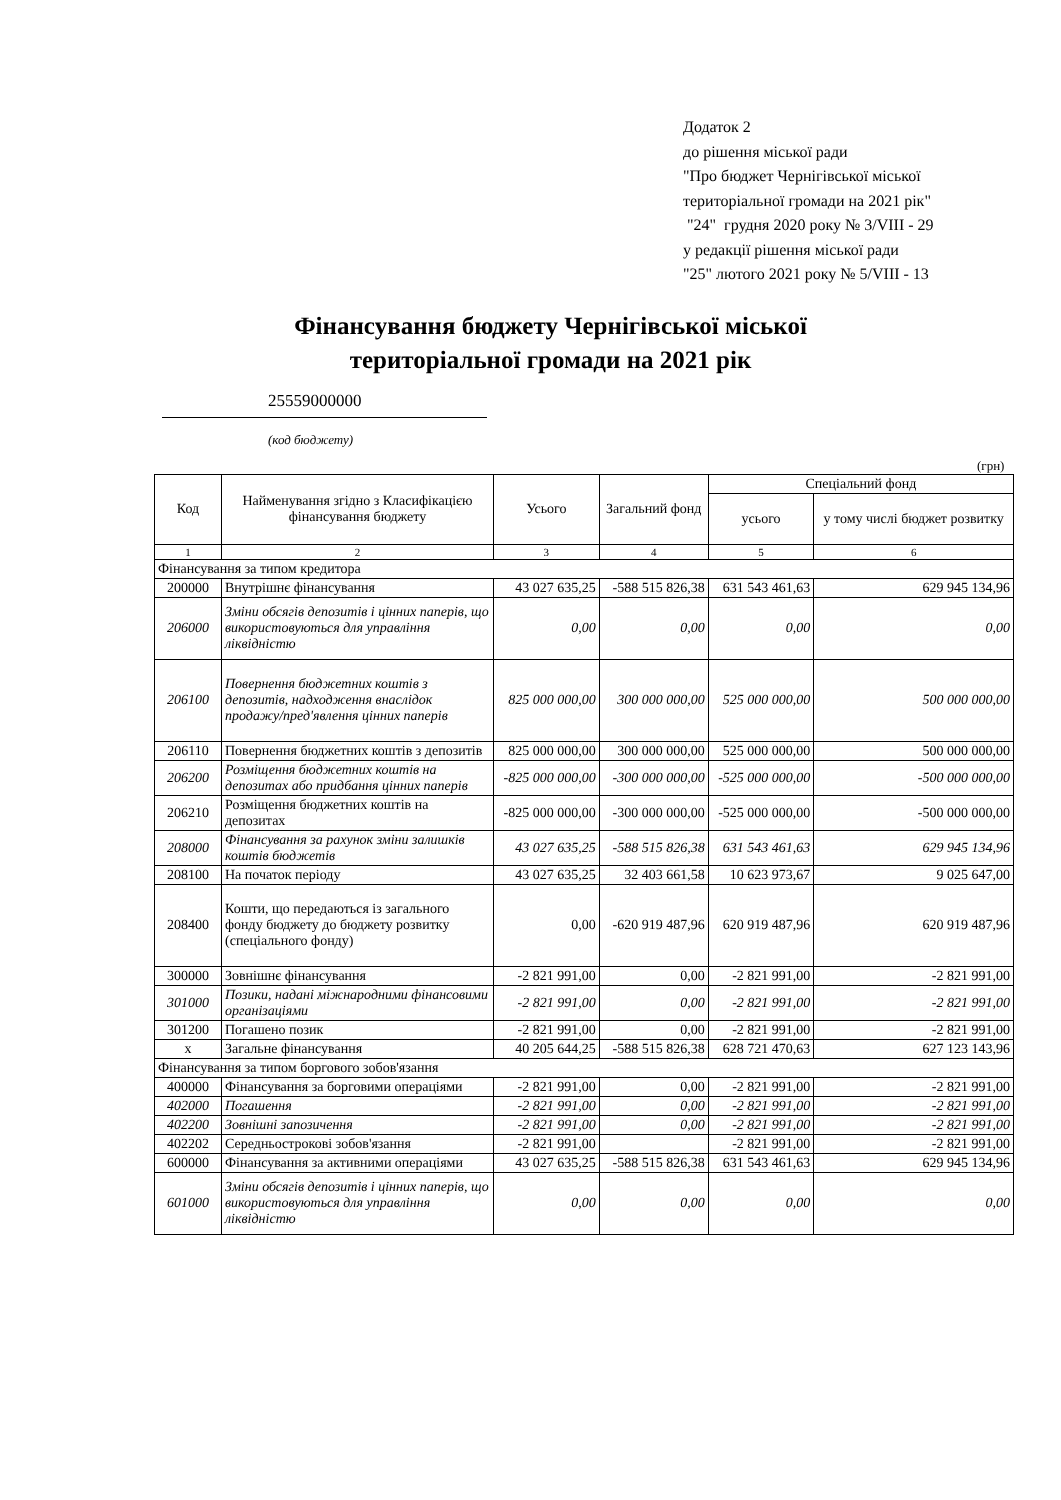Додаток 2
до рішення міської ради
"Про бюджет Чернігівської міської
територіальної громади на 2021 рік"
"24" грудня 2020 року № 3/VIII - 29
у редакції рішення міської ради
"25" лютого 2021 року № 5/VIII - 13
Фінансування бюджету Чернігівської міської
територіальної громади на 2021 рік
25559000000
(код бюджету)
(грн)
| Код | Найменування згідно з Класифікацією фінансування бюджету | Усього | Загальний фонд | Спеціальний фонд | |
| --- | --- | --- | --- | --- | --- |
| | | | | усього | у тому числі бюджет розвитку |
| 1 | 2 | 3 | 4 | 5 | 6 |
| Фінансування за типом кредитора | | | | | |
| 200000 | Внутрішнє фінансування | 43 027 635,25 | -588 515 826,38 | 631 543 461,63 | 629 945 134,96 |
| 206000 | Зміни обсягів депозитів і цінних паперів, що використовуються для управління ліквідністю | 0,00 | 0,00 | 0,00 | 0,00 |
| 206100 | Повернення бюджетних коштів з депозитів, надходження внаслідок продажу/пред'явлення цінних паперів | 825 000 000,00 | 300 000 000,00 | 525 000 000,00 | 500 000 000,00 |
| 206110 | Повернення бюджетних коштів з депозитів | 825 000 000,00 | 300 000 000,00 | 525 000 000,00 | 500 000 000,00 |
| 206200 | Розміщення бюджетних коштів на депозитах або придбання цінних паперів | -825 000 000,00 | -300 000 000,00 | -525 000 000,00 | -500 000 000,00 |
| 206210 | Розміщення бюджетних коштів на депозитах | -825 000 000,00 | -300 000 000,00 | -525 000 000,00 | -500 000 000,00 |
| 208000 | Фінансування за рахунок зміни залишків коштів бюджетів | 43 027 635,25 | -588 515 826,38 | 631 543 461,63 | 629 945 134,96 |
| 208100 | На початок періоду | 43 027 635,25 | 32 403 661,58 | 10 623 973,67 | 9 025 647,00 |
| 208400 | Кошти, що передаються із загального фонду бюджету до бюджету розвитку (спеціального фонду) | 0,00 | -620 919 487,96 | 620 919 487,96 | 620 919 487,96 |
| 300000 | Зовнішнє фінансування | -2 821 991,00 | 0,00 | -2 821 991,00 | -2 821 991,00 |
| 301000 | Позики, надані міжнародними фінансовими організаціями | -2 821 991,00 | 0,00 | -2 821 991,00 | -2 821 991,00 |
| 301200 | Погашено позик | -2 821 991,00 | 0,00 | -2 821 991,00 | -2 821 991,00 |
| x | Загальне фінансування | 40 205 644,25 | -588 515 826,38 | 628 721 470,63 | 627 123 143,96 |
| Фінансування за типом боргового зобов'язання | | | | | |
| 400000 | Фінансування за борговими операціями | -2 821 991,00 | 0,00 | -2 821 991,00 | -2 821 991,00 |
| 402000 | Погашення | -2 821 991,00 | 0,00 | -2 821 991,00 | -2 821 991,00 |
| 402200 | Зовнішні запозичення | -2 821 991,00 | 0,00 | -2 821 991,00 | -2 821 991,00 |
| 402202 | Середньострокові зобов'язання | -2 821 991,00 | | -2 821 991,00 | -2 821 991,00 |
| 600000 | Фінансування за активними операціями | 43 027 635,25 | -588 515 826,38 | 631 543 461,63 | 629 945 134,96 |
| 601000 | Зміни обсягів депозитів і цінних паперів, що використовуються для управління ліквідністю | 0,00 | 0,00 | 0,00 | 0,00 |